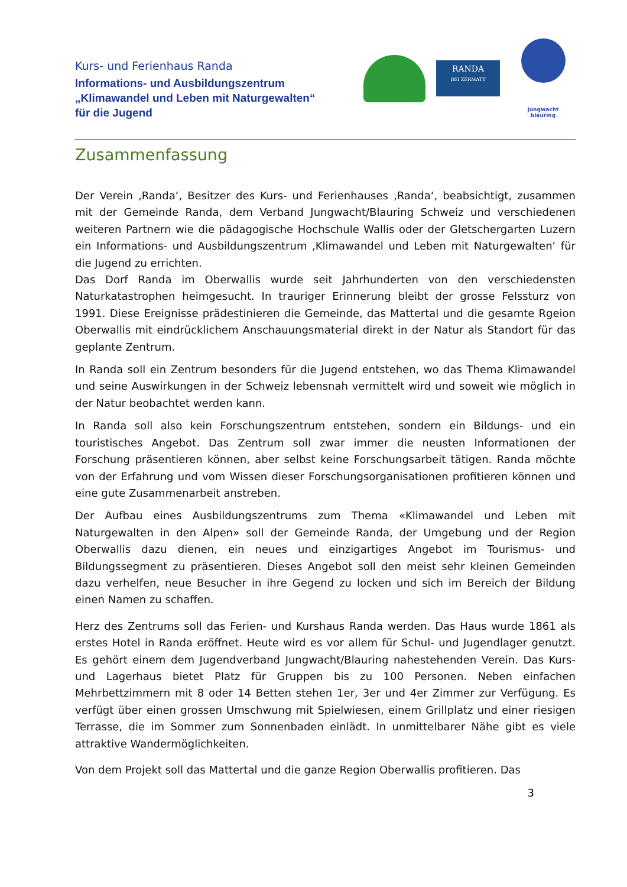Kurs- und Ferienhaus Randa
Informations- und Ausbildungszentrum
„Klimawandel und Leben mit Naturgewalten“
für die Jugend
RANDA
BEI ZERMATT
jungwacht
blauring
Zusammenfassung
Der Verein ‚Randa‘, Besitzer des Kurs- und Ferienhauses ‚Randa‘, beabsichtigt, zusammen mit der Gemeinde Randa, dem Verband Jungwacht/Blauring Schweiz und verschiedenen weiteren Partnern wie die pädagogische Hochschule Wallis oder der Gletschergarten Luzern ein Informations- und Ausbildungszentrum ‚Klimawandel und Leben mit Naturgewalten‘ für die Jugend zu errichten.
Das Dorf Randa im Oberwallis wurde seit Jahrhunderten von den verschiedensten Naturkatastrophen heimgesucht. In trauriger Erinnerung bleibt der grosse Felssturz von 1991. Diese Ereignisse prädestinieren die Gemeinde, das Mattertal und die gesamte Rgeion Oberwallis mit eindrücklichem Anschauungsmaterial direkt in der Natur als Standort für das geplante Zentrum.
In Randa soll ein Zentrum besonders für die Jugend entstehen, wo das Thema Klimawandel und seine Auswirkungen in der Schweiz lebensnah vermittelt wird und soweit wie möglich in der Natur beobachtet werden kann.
In Randa soll also kein Forschungszentrum entstehen, sondern ein Bildungs- und ein touristisches Angebot. Das Zentrum soll zwar immer die neusten Informationen der Forschung präsentieren können, aber selbst keine Forschungsarbeit tätigen. Randa möchte von der Erfahrung und vom Wissen dieser Forschungsorganisationen profitieren können und eine gute Zusammenarbeit anstreben.
Der Aufbau eines Ausbildungszentrums zum Thema «Klimawandel und Leben mit Naturgewalten in den Alpen» soll der Gemeinde Randa, der Umgebung und der Region Oberwallis dazu dienen, ein neues und einzigartiges Angebot im Tourismus- und Bildungssegment zu präsentieren. Dieses Angebot soll den meist sehr kleinen Gemeinden dazu verhelfen, neue Besucher in ihre Gegend zu locken und sich im Bereich der Bildung einen Namen zu schaffen.
Herz des Zentrums soll das Ferien- und Kurshaus Randa werden. Das Haus wurde 1861 als erstes Hotel in Randa eröffnet. Heute wird es vor allem für Schul- und Jugendlager genutzt. Es gehört einem dem Jugendverband Jungwacht/Blauring nahestehenden Verein. Das Kurs- und Lagerhaus bietet Platz für Gruppen bis zu 100 Personen. Neben einfachen Mehrbettzimmern mit 8 oder 14 Betten stehen 1er, 3er und 4er Zimmer zur Verfügung. Es verfügt über einen grossen Umschwung mit Spielwiesen, einem Grillplatz und einer riesigen Terrasse, die im Sommer zum Sonnenbaden einlädt. In unmittelbarer Nähe gibt es viele attraktive Wandermöglichkeiten.
Von dem Projekt soll das Mattertal und die ganze Region Oberwallis profitieren. Das
3